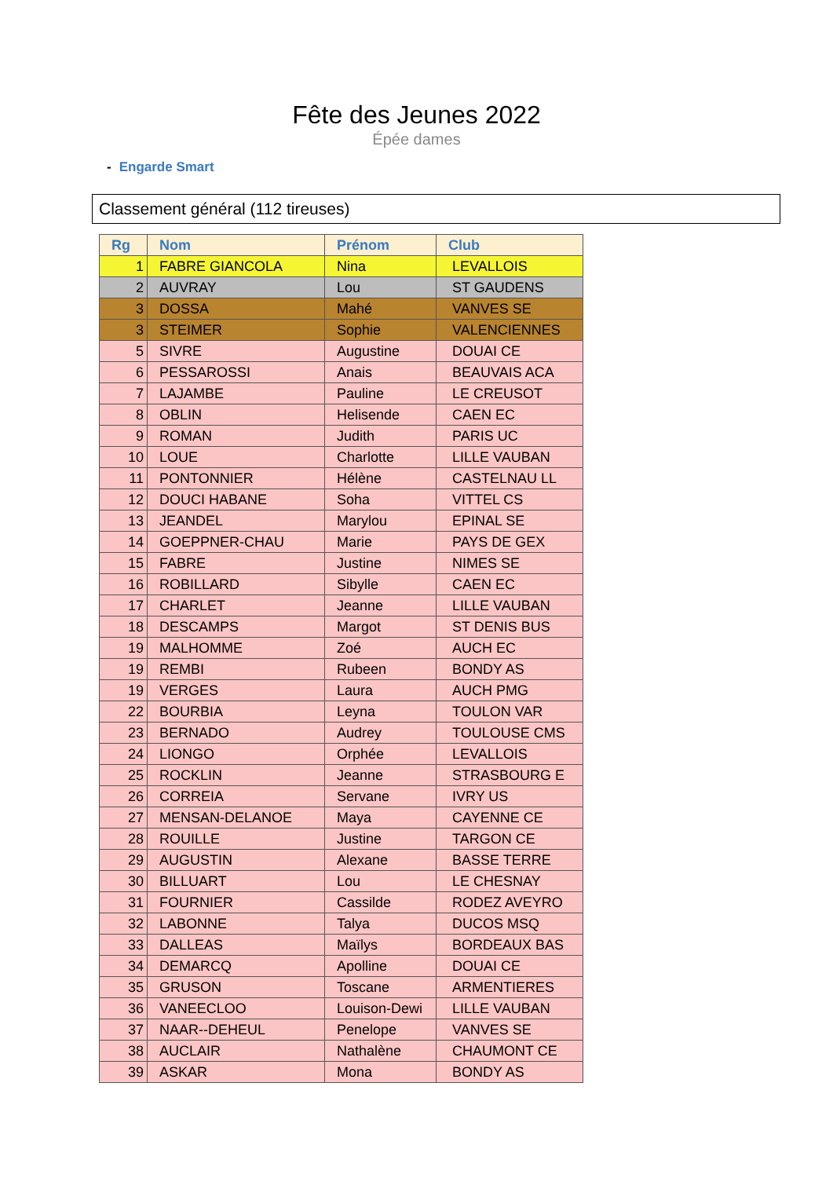Fête des Jeunes 2022
Épée dames
- Engarde Smart
Classement général (112 tireuses)
| Rg | Nom | Prénom | Club |
| --- | --- | --- | --- |
| 1 | FABRE GIANCOLA | Nina | LEVALLOIS |
| 2 | AUVRAY | Lou | ST GAUDENS |
| 3 | DOSSA | Mahé | VANVES SE |
| 3 | STEIMER | Sophie | VALENCIENNES |
| 5 | SIVRE | Augustine | DOUAI CE |
| 6 | PESSAROSSI | Anais | BEAUVAIS ACA |
| 7 | LAJAMBE | Pauline | LE CREUSOT |
| 8 | OBLIN | Helisende | CAEN EC |
| 9 | ROMAN | Judith | PARIS UC |
| 10 | LOUE | Charlotte | LILLE VAUBAN |
| 11 | PONTONNIER | Hélène | CASTELNAU LL |
| 12 | DOUCI HABANE | Soha | VITTEL CS |
| 13 | JEANDEL | Marylou | EPINAL SE |
| 14 | GOEPPNER-CHAU | Marie | PAYS DE GEX |
| 15 | FABRE | Justine | NIMES SE |
| 16 | ROBILLARD | Sibylle | CAEN EC |
| 17 | CHARLET | Jeanne | LILLE VAUBAN |
| 18 | DESCAMPS | Margot | ST DENIS BUS |
| 19 | MALHOMME | Zoé | AUCH EC |
| 19 | REMBI | Rubeen | BONDY AS |
| 19 | VERGES | Laura | AUCH PMG |
| 22 | BOURBIA | Leyna | TOULON VAR |
| 23 | BERNADO | Audrey | TOULOUSE CMS |
| 24 | LIONGO | Orphée | LEVALLOIS |
| 25 | ROCKLIN | Jeanne | STRASBOURG E |
| 26 | CORREIA | Servane | IVRY US |
| 27 | MENSAN-DELANOE | Maya | CAYENNE CE |
| 28 | ROUILLE | Justine | TARGON CE |
| 29 | AUGUSTIN | Alexane | BASSE TERRE |
| 30 | BILLUART | Lou | LE CHESNAY |
| 31 | FOURNIER | Cassilde | RODEZ AVEYRO |
| 32 | LABONNE | Talya | DUCOS MSQ |
| 33 | DALLEAS | Maïlys | BORDEAUX BAS |
| 34 | DEMARCQ | Apolline | DOUAI CE |
| 35 | GRUSON | Toscane | ARMENTIERES |
| 36 | VANEECLOO | Louison-Dewi | LILLE VAUBAN |
| 37 | NAAR--DEHEUL | Penelope | VANVES SE |
| 38 | AUCLAIR | Nathalène | CHAUMONT CE |
| 39 | ASKAR | Mona | BONDY AS |